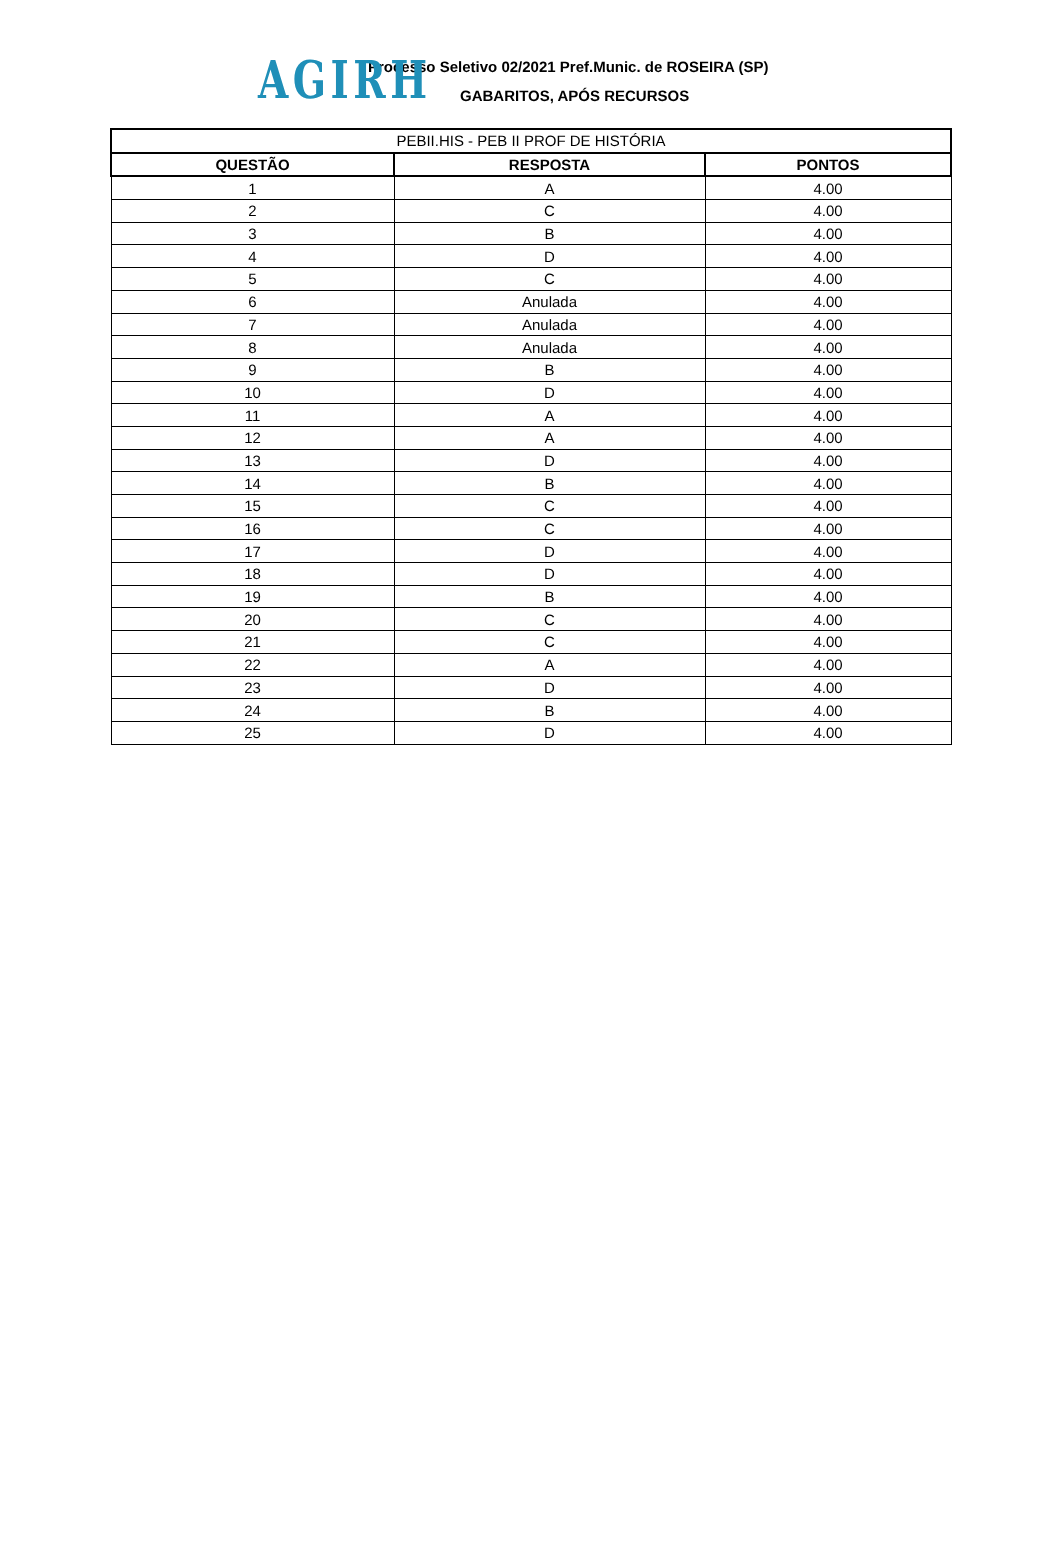AGIRH
Processo Seletivo 02/2021 Pref.Munic. de ROSEIRA (SP)
GABARITOS, APÓS RECURSOS
| PEBII.HIS - PEB II PROF DE HISTÓRIA | | |
| --- | --- | --- |
| QUESTÃO | RESPOSTA | PONTOS |
| 1 | A | 4.00 |
| 2 | C | 4.00 |
| 3 | B | 4.00 |
| 4 | D | 4.00 |
| 5 | C | 4.00 |
| 6 | Anulada | 4.00 |
| 7 | Anulada | 4.00 |
| 8 | Anulada | 4.00 |
| 9 | B | 4.00 |
| 10 | D | 4.00 |
| 11 | A | 4.00 |
| 12 | A | 4.00 |
| 13 | D | 4.00 |
| 14 | B | 4.00 |
| 15 | C | 4.00 |
| 16 | C | 4.00 |
| 17 | D | 4.00 |
| 18 | D | 4.00 |
| 19 | B | 4.00 |
| 20 | C | 4.00 |
| 21 | C | 4.00 |
| 22 | A | 4.00 |
| 23 | D | 4.00 |
| 24 | B | 4.00 |
| 25 | D | 4.00 |